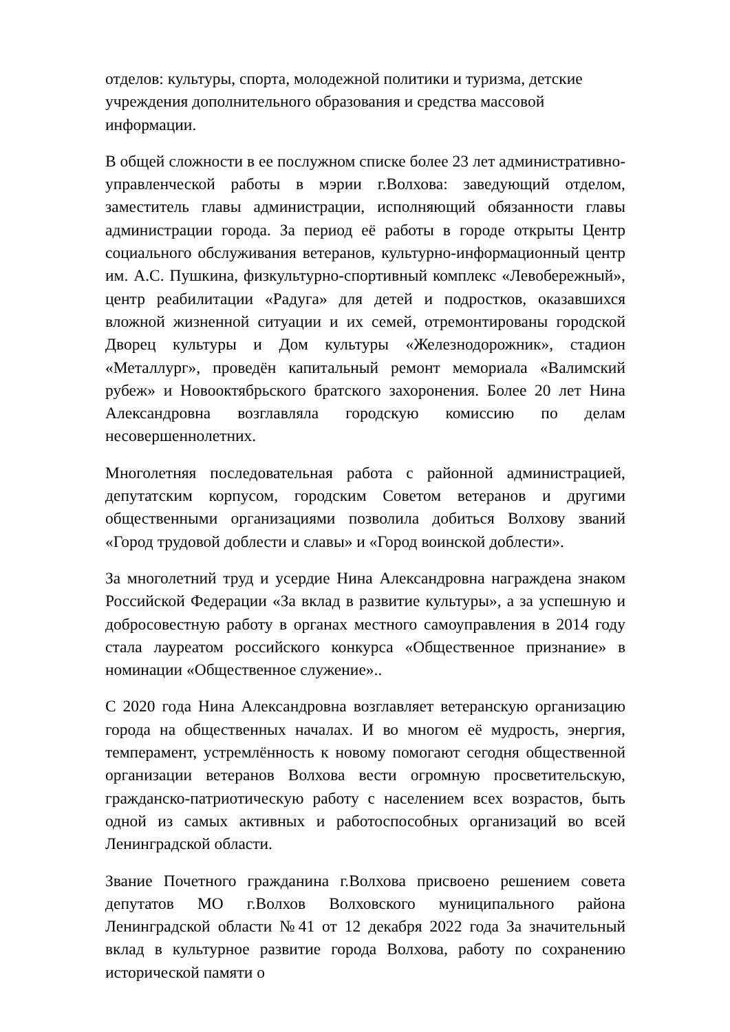отделов: культуры, спорта, молодежной политики и туризма, детские учреждения дополнительного образования и средства массовой информации.
В общей сложности в ее послужном списке более 23 лет административно-управленческой работы в мэрии г.Волхова: заведующий отделом, заместитель главы администрации, исполняющий обязанности главы администрации города. За период её работы в городе открыты Центр социального обслуживания ветеранов, культурно-информационный центр им. А.С. Пушкина, физкультурно-спортивный комплекс «Левобережный», центр реабилитации «Радуга» для детей и подростков, оказавшихся вложной жизненной ситуации и их семей, отремонтированы городской Дворец культуры и Дом культуры «Железнодорожник», стадион «Металлург», проведён капитальный ремонт мемориала «Валимский рубеж» и Новооктябрьского братского захоронения. Более 20 лет Нина Александровна возглавляла городскую комиссию по делам несовершеннолетних.
Многолетняя последовательная работа с районной администрацией, депутатским корпусом, городским Советом ветеранов и другими общественными организациями позволила добиться Волхову званий «Город трудовой доблести и славы» и «Город воинской доблести».
За многолетний труд и усердие Нина Александровна награждена знаком Российской Федерации «За вклад в развитие культуры», а за успешную и добросовестную работу в органах местного самоуправления в 2014 году стала лауреатом российского конкурса «Общественное признание» в номинации «Общественное служение»..
С 2020 года Нина Александровна возглавляет ветеранскую организацию города на общественных началах. И во многом её мудрость, энергия, темперамент, устремлённость к новому помогают сегодня общественной организации ветеранов Волхова вести огромную просветительскую, гражданско-патриотическую работу с населением всех возрастов, быть одной из самых активных и работоспособных организаций во всей Ленинградской области.
Звание Почетного гражданина г.Волхова присвоено решением совета депутатов МО г.Волхов Волховского муниципального района Ленинградской области №41 от 12 декабря 2022 года За значительный вклад в культурное развитие города Волхова, работу по сохранению исторической памяти о